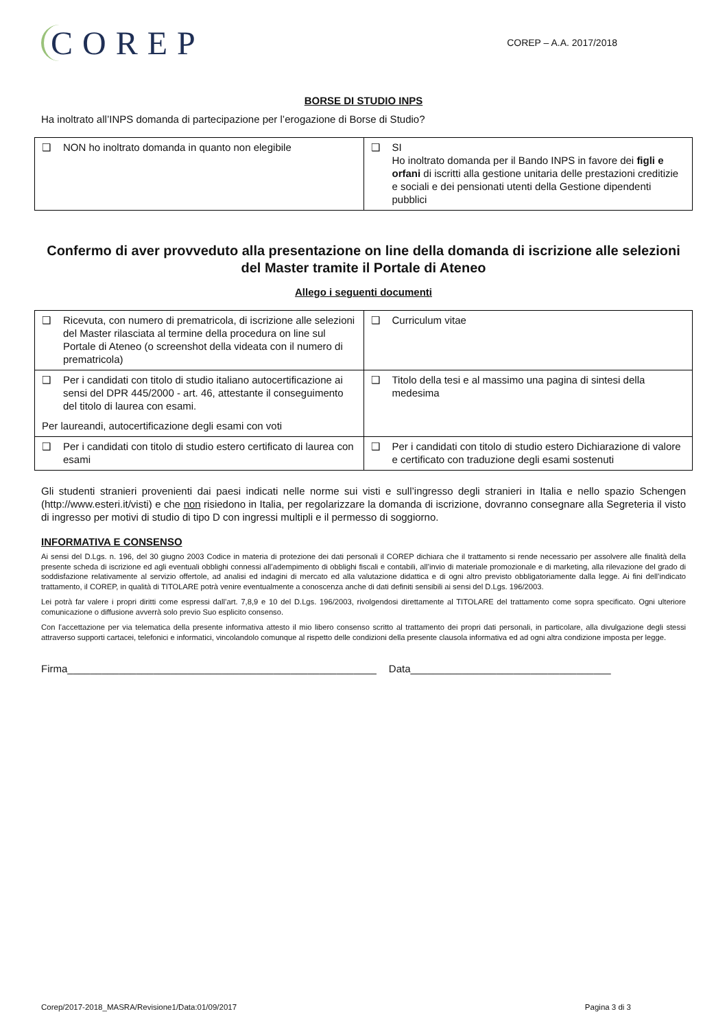COREP
COREP – A.A. 2017/2018
BORSE DI STUDIO INPS
Ha inoltrato all’INPS domanda di partecipazione per l’erogazione di Borse di Studio?
| ❑ NON ho inoltrato domanda in quanto non elegibile | ❑ SI Ho inoltrato domanda per il Bando INPS in favore dei figli e orfani di iscritti alla gestione unitaria delle prestazioni creditizie e sociali e dei pensionati utenti della Gestione dipendenti pubblici |
Confermo di aver provveduto alla presentazione on line della domanda di iscrizione alle selezioni del Master tramite il Portale di Ateneo
Allego i seguenti documenti
| ❑ Ricevuta, con numero di prematricola, di iscrizione alle selezioni del Master rilasciata al termine della procedura on line sul Portale di Ateneo (o screenshot della videata con il numero di prematricola) | ❑ Curriculum vitae |
| ❑ Per i candidati con titolo di studio italiano autocertificazione ai sensi del DPR 445/2000 - art. 46, attestante il conseguimento del titolo di laurea con esami. Per laureandi, autocertificazione degli esami con voti | ❑ Titolo della tesi e al massimo una pagina di sintesi della medesima |
| ❑ Per i candidati con titolo di studio estero certificato di laurea con esami | ❑ Per i candidati con titolo di studio estero Dichiarazione di valore e certificato con traduzione degli esami sostenuti |
Gli studenti stranieri provenienti dai paesi indicati nelle norme sui visti e sull’ingresso degli stranieri in Italia e nello spazio Schengen (http://www.esteri.it/visti) e che non risiedono in Italia, per regolarizzare la domanda di iscrizione, dovranno consegnare alla Segreteria il visto di ingresso per motivi di studio di tipo D con ingressi multipli e il permesso di soggiorno.
INFORMATIVA E CONSENSO
Ai sensi del D.Lgs. n. 196, del 30 giugno 2003 Codice in materia di protezione dei dati personali il COREP dichiara che il trattamento si rende necessario per assolvere alle finalità della presente scheda di iscrizione ed agli eventuali obblighi connessi all’adempimento di obblighi fiscali e contabili, all’invio di materiale promozionale e di marketing, alla rilevazione del grado di soddisfazione relativamente al servizio offertole, ad analisi ed indagini di mercato ed alla valutazione didattica e di ogni altro previsto obbligatoriamente dalla legge. Ai fini dell’indicato trattamento, il COREP, in qualità di TITOLARE potrà venire eventualmente a conoscenza anche di dati definiti sensibili ai sensi del D.Lgs. 196/2003.
Lei potrà far valere i propri diritti come espressi dall’art. 7,8,9 e 10 del D.Lgs. 196/2003, rivolgendosi direttamente al TITOLARE del trattamento come sopra specificato. Ogni ulteriore comunicazione o diffusione avverrà solo previo Suo esplicito consenso.
Con l’accettazione per via telematica della presente informativa attesto il mio libero consenso scritto al trattamento dei propri dati personali, in particolare, alla divulgazione degli stessi attraverso supporti cartacei, telefonici e informatici, vincolandolo comunque al rispetto delle condizioni della presente clausola informativa ed ad ogni altra condizione imposta per legge.
Firma______________________________________________________ Data___________________________________
Corep/2017-2018_MASRA/Revisione1/Data:01/09/2017 Pagina 3 di 3